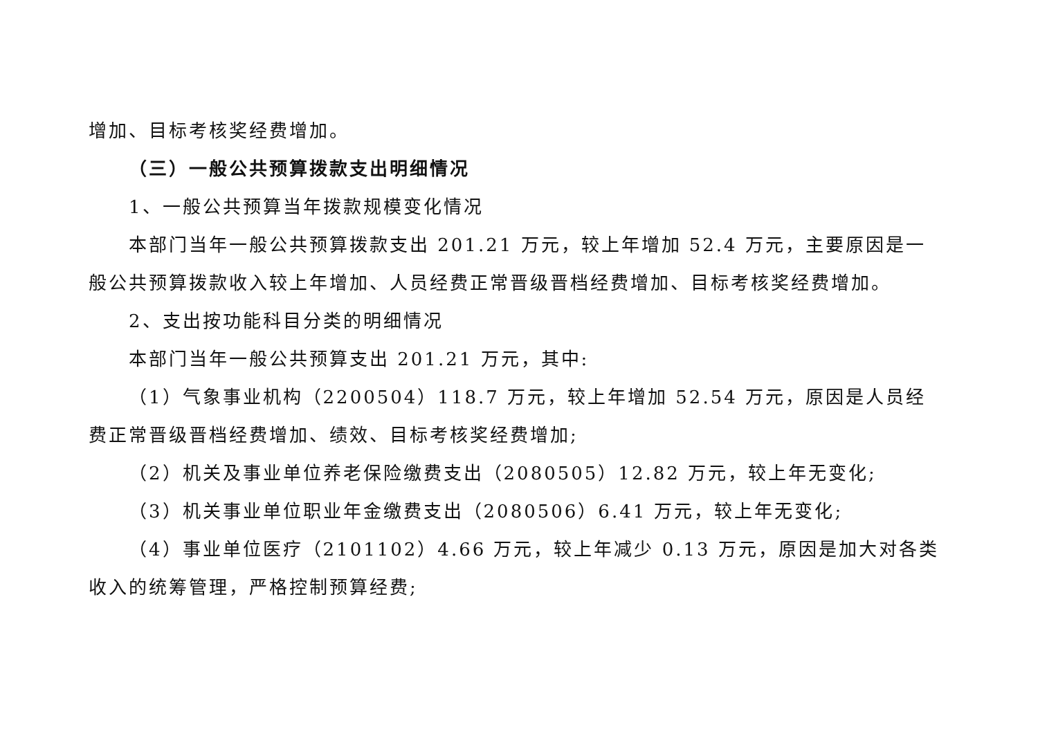增加、目标考核奖经费增加。
（三）一般公共预算拨款支出明细情况
1、一般公共预算当年拨款规模变化情况
本部门当年一般公共预算拨款支出 201.21 万元，较上年增加 52.4 万元，主要原因是一般公共预算拨款收入较上年增加、人员经费正常晋级晋档经费增加、目标考核奖经费增加。
2、支出按功能科目分类的明细情况
本部门当年一般公共预算支出 201.21 万元，其中:
（1）气象事业机构（2200504）118.7 万元，较上年增加 52.54 万元，原因是人员经费正常晋级晋档经费增加、绩效、目标考核奖经费增加;
（2）机关及事业单位养老保险缴费支出（2080505）12.82 万元，较上年无变化;
（3）机关事业单位职业年金缴费支出（2080506）6.41 万元，较上年无变化;
（4）事业单位医疗（2101102）4.66 万元，较上年减少 0.13 万元，原因是加大对各类收入的统筹管理，严格控制预算经费;